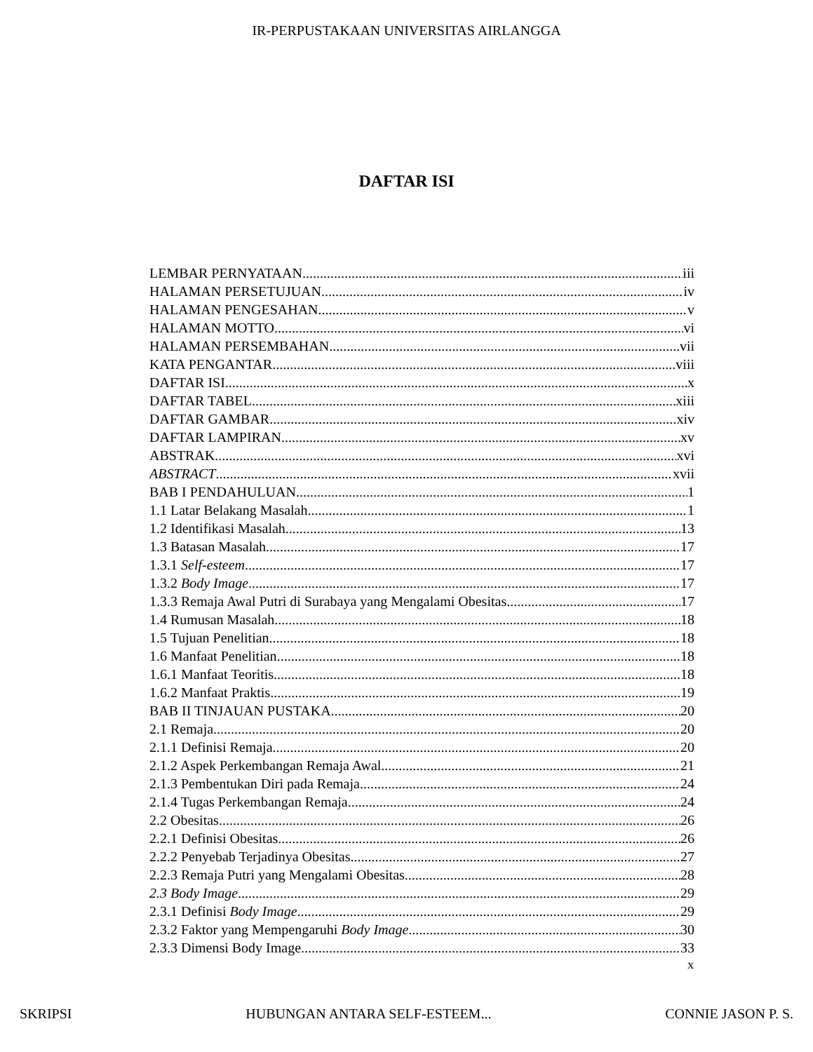IR-PERPUSTAKAAN UNIVERSITAS AIRLANGGA
DAFTAR ISI
LEMBAR PERNYATAAN iii
HALAMAN PERSETUJUAN iv
HALAMAN PENGESAHAN v
HALAMAN MOTTO vi
HALAMAN PERSEMBAHAN vii
KATA PENGANTAR viii
DAFTAR ISI x
DAFTAR TABEL xiii
DAFTAR GAMBAR xiv
DAFTAR LAMPIRAN xv
ABSTRAK xvi
ABSTRACT xvii
BAB I PENDAHULUAN 1
1.1 Latar Belakang Masalah 1
1.2 Identifikasi Masalah 13
1.3 Batasan Masalah 17
1.3.1 Self-esteem 17
1.3.2 Body Image 17
1.3.3 Remaja Awal Putri di Surabaya yang Mengalami Obesitas 17
1.4 Rumusan Masalah 18
1.5 Tujuan Penelitian 18
1.6 Manfaat Penelitian 18
1.6.1 Manfaat Teoritis 18
1.6.2 Manfaat Praktis 19
BAB II TINJAUAN PUSTAKA 20
2.1 Remaja 20
2.1.1 Definisi Remaja 20
2.1.2 Aspek Perkembangan Remaja Awal 21
2.1.3 Pembentukan Diri pada Remaja 24
2.1.4 Tugas Perkembangan Remaja 24
2.2 Obesitas 26
2.2.1 Definisi Obesitas 26
2.2.2 Penyebab Terjadinya Obesitas 27
2.2.3 Remaja Putri yang Mengalami Obesitas 28
2.3 Body Image 29
2.3.1 Definisi Body Image 29
2.3.2 Faktor yang Mempengaruhi Body Image 30
2.3.3 Dimensi Body Image 33
x
SKRIPSI HUBUNGAN ANTARA SELF-ESTEEM... CONNIE JASON P. S.